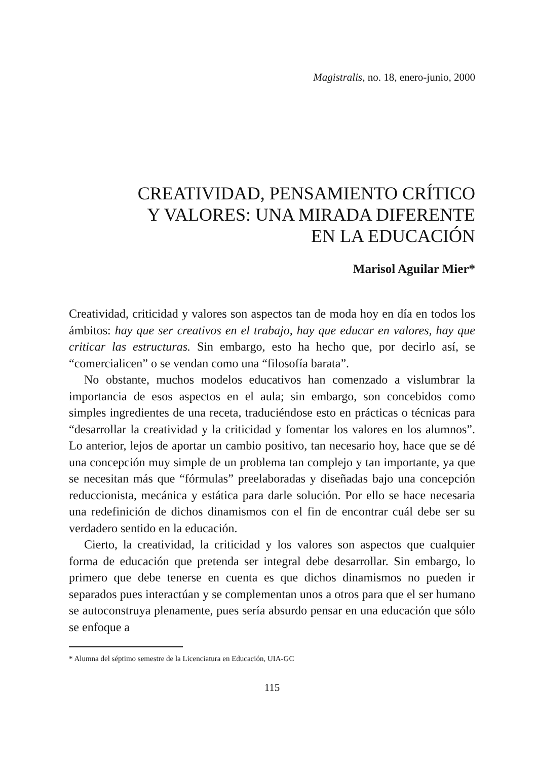Magistralis, no. 18, enero-junio, 2000
CREATIVIDAD, PENSAMIENTO CRÍTICO
Y VALORES: UNA MIRADA DIFERENTE
EN LA EDUCACIÓN
Marisol Aguilar Mier*
Creatividad, criticidad y valores son aspectos tan de moda hoy en día en todos los ámbitos: hay que ser creativos en el trabajo, hay que educar en valores, hay que criticar las estructuras. Sin embargo, esto ha hecho que, por decirlo así, se “comercialicen” o se vendan como una “filosofía barata”.
No obstante, muchos modelos educativos han comenzado a vislumbrar la importancia de esos aspectos en el aula; sin embargo, son concebidos como simples ingredientes de una receta, traduciéndose esto en prácticas o técnicas para “desarrollar la creatividad y la criticidad y fomentar los valores en los alumnos”. Lo anterior, lejos de aportar un cambio positivo, tan necesario hoy, hace que se dé una concepción muy simple de un problema tan complejo y tan importante, ya que se necesitan más que “fórmulas” preelaboradas y diseñadas bajo una concepción reduccionista, mecánica y estática para darle solución. Por ello se hace necesaria una redefinición de dichos dinamismos con el fin de encontrar cuál debe ser su verdadero sentido en la educación.
Cierto, la creatividad, la criticidad y los valores son aspectos que cualquier forma de educación que pretenda ser integral debe desarrollar. Sin embargo, lo primero que debe tenerse en cuenta es que dichos dinamismos no pueden ir separados pues interactúan y se complementan unos a otros para que el ser humano se autoconstruya plenamente, pues sería absurdo pensar en una educación que sólo se enfoque a
* Alumna del séptimo semestre de la Licenciatura en Educación, UIA-GC
115